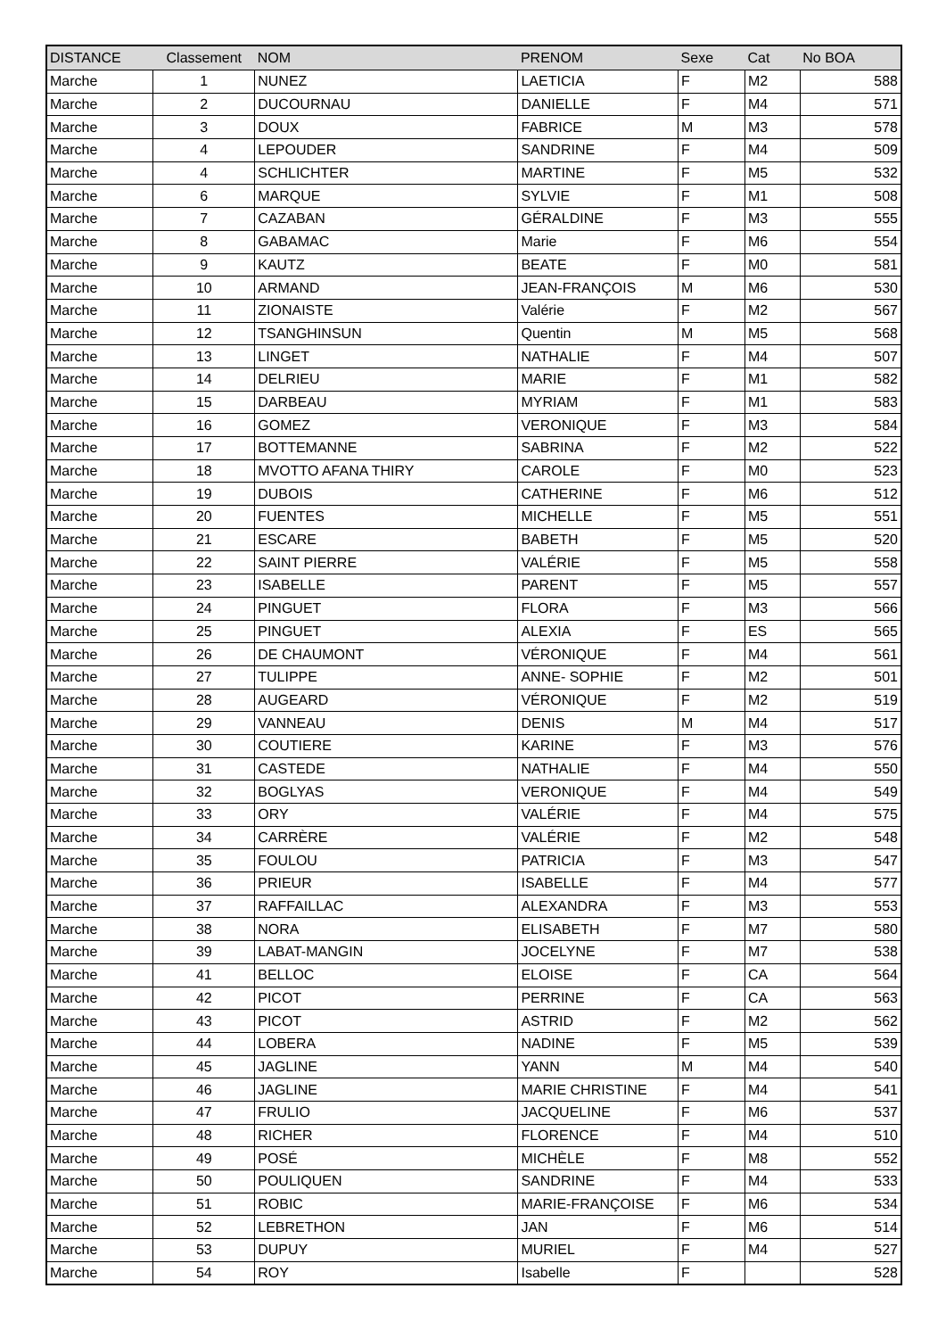| DISTANCE | Classement | NOM | PRENOM | Sexe | Cat | No BOA |
| --- | --- | --- | --- | --- | --- | --- |
| Marche | 1 | NUNEZ | LAETICIA | F | M2 | 588 |
| Marche | 2 | DUCOURNAU | DANIELLE | F | M4 | 571 |
| Marche | 3 | DOUX | FABRICE | M | M3 | 578 |
| Marche | 4 | LEPOUDER | SANDRINE | F | M4 | 509 |
| Marche | 4 | SCHLICHTER | MARTINE | F | M5 | 532 |
| Marche | 6 | MARQUE | SYLVIE | F | M1 | 508 |
| Marche | 7 | CAZABAN | GÉRALDINE | F | M3 | 555 |
| Marche | 8 | GABAMAC | Marie | F | M6 | 554 |
| Marche | 9 | KAUTZ | BEATE | F | M0 | 581 |
| Marche | 10 | ARMAND | JEAN-FRANÇOIS | M | M6 | 530 |
| Marche | 11 | ZIONAISTE | Valérie | F | M2 | 567 |
| Marche | 12 | TSANGHINSUN | Quentin | M | M5 | 568 |
| Marche | 13 | LINGET | NATHALIE | F | M4 | 507 |
| Marche | 14 | DELRIEU | MARIE | F | M1 | 582 |
| Marche | 15 | DARBEAU | MYRIAM | F | M1 | 583 |
| Marche | 16 | GOMEZ | VERONIQUE | F | M3 | 584 |
| Marche | 17 | BOTTEMANNE | SABRINA | F | M2 | 522 |
| Marche | 18 | MVOTTO AFANA THIRY | CAROLE | F | M0 | 523 |
| Marche | 19 | DUBOIS | CATHERINE | F | M6 | 512 |
| Marche | 20 | FUENTES | MICHELLE | F | M5 | 551 |
| Marche | 21 | ESCARE | BABETH | F | M5 | 520 |
| Marche | 22 | SAINT PIERRE | VALÉRIE | F | M5 | 558 |
| Marche | 23 | ISABELLE | PARENT | F | M5 | 557 |
| Marche | 24 | PINGUET | FLORA | F | M3 | 566 |
| Marche | 25 | PINGUET | ALEXIA | F | ES | 565 |
| Marche | 26 | DE CHAUMONT | VÉRONIQUE | F | M4 | 561 |
| Marche | 27 | TULIPPE | ANNE- SOPHIE | F | M2 | 501 |
| Marche | 28 | AUGEARD | VÉRONIQUE | F | M2 | 519 |
| Marche | 29 | VANNEAU | DENIS | M | M4 | 517 |
| Marche | 30 | COUTIERE | KARINE | F | M3 | 576 |
| Marche | 31 | CASTEDE | NATHALIE | F | M4 | 550 |
| Marche | 32 | BOGLYAS | VERONIQUE | F | M4 | 549 |
| Marche | 33 | ORY | VALÉRIE | F | M4 | 575 |
| Marche | 34 | CARRÈRE | VALÉRIE | F | M2 | 548 |
| Marche | 35 | FOULOU | PATRICIA | F | M3 | 547 |
| Marche | 36 | PRIEUR | ISABELLE | F | M4 | 577 |
| Marche | 37 | RAFFAILLAC | ALEXANDRA | F | M3 | 553 |
| Marche | 38 | NORA | ELISABETH | F | M7 | 580 |
| Marche | 39 | LABAT-MANGIN | JOCELYNE | F | M7 | 538 |
| Marche | 41 | BELLOC | ELOISE | F | CA | 564 |
| Marche | 42 | PICOT | PERRINE | F | CA | 563 |
| Marche | 43 | PICOT | ASTRID | F | M2 | 562 |
| Marche | 44 | LOBERA | NADINE | F | M5 | 539 |
| Marche | 45 | JAGLINE | YANN | M | M4 | 540 |
| Marche | 46 | JAGLINE | MARIE CHRISTINE | F | M4 | 541 |
| Marche | 47 | FRULIO | JACQUELINE | F | M6 | 537 |
| Marche | 48 | RICHER | FLORENCE | F | M4 | 510 |
| Marche | 49 | POSÉ | MICHÈLE | F | M8 | 552 |
| Marche | 50 | POULIQUEN | SANDRINE | F | M4 | 533 |
| Marche | 51 | ROBIC | MARIE-FRANÇOISE | F | M6 | 534 |
| Marche | 52 | LEBRETHON | JAN | F | M6 | 514 |
| Marche | 53 | DUPUY | MURIEL | F | M4 | 527 |
| Marche | 54 | ROY | Isabelle | F | | 528 |